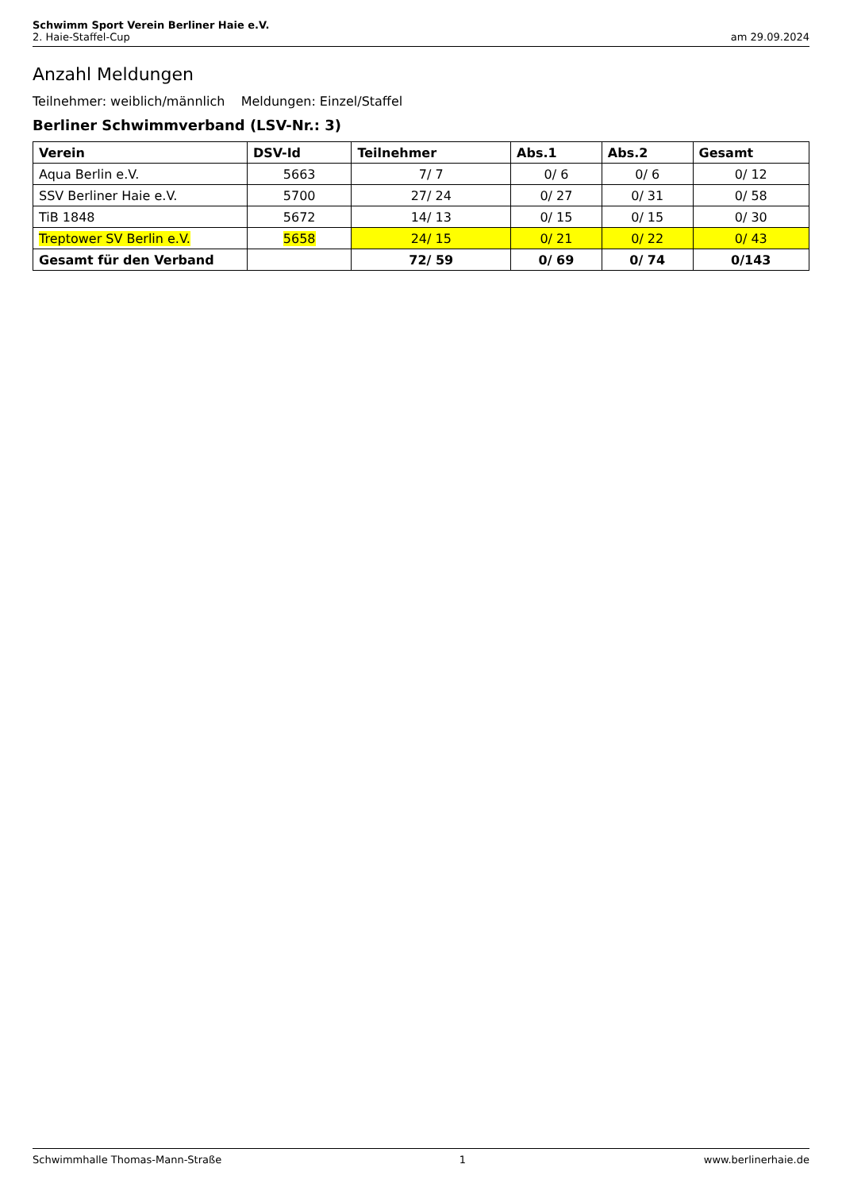Schwimm Sport Verein Berliner Haie e.V.
2. Haie-Staffel-Cup am 29.09.2024
Anzahl Meldungen
Teilnehmer: weiblich/männlich Meldungen: Einzel/Staffel
Berliner Schwimmverband (LSV-Nr.: 3)
| Verein | DSV-Id | Teilnehmer | Abs.1 | Abs.2 | Gesamt |
| --- | --- | --- | --- | --- | --- |
| Aqua Berlin e.V. | 5663 | 7/ 7 | 0/ 6 | 0/ 6 | 0/ 12 |
| SSV Berliner Haie e.V. | 5700 | 27/ 24 | 0/ 27 | 0/ 31 | 0/ 58 |
| TiB 1848 | 5672 | 14/ 13 | 0/ 15 | 0/ 15 | 0/ 30 |
| Treptower SV Berlin e.V. | 5658 | 24/ 15 | 0/ 21 | 0/ 22 | 0/ 43 |
| Gesamt für den Verband | | 72/ 59 | 0/ 69 | 0/ 74 | 0/143 |
Schwimmhalle Thomas-Mann-Straße 1 www.berlinerhaie.de